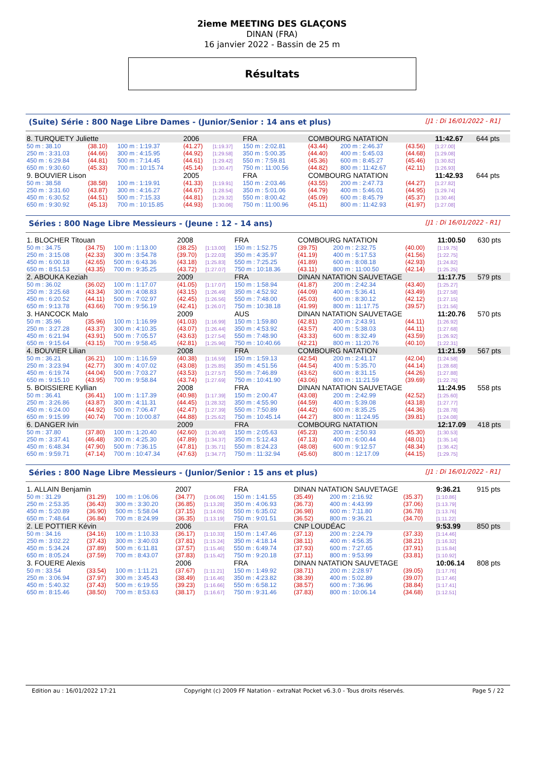2ieme MEETING DES GLAÇONS
DINAN (FRA)
16 janvier 2022 - Bassin de 25 m
Résultats
(Suite) Série : 800 Nage Libre Dames - (Junior/Senior : 14 ans et plus) [J1 : Di 16/01/2022 - R1]
| 8. TURQUETY Juliette | | | 2006 | | FRA | COMBOURG NATATION | | | | 11:42.67 | 644 pts |
| 50 m : 38.10 | (38.10) | 100 m : 1:19.37 | (41.27) | [1:19.37] | 150 m : 2:02.81 | (43.44) | | 200 m : 2:46.37 | (43.56) | [1:27.00] | |
| 250 m : 3:31.03 | (44.66) | 300 m : 4:15.95 | (44.92) | [1:29.58] | 350 m : 5:00.35 | (44.40) | | 400 m : 5:45.03 | (44.68) | [1:29.08] | |
| 450 m : 6:29.84 | (44.81) | 500 m : 7:14.45 | (44.61) | [1:29.42] | 550 m : 7:59.81 | (45.36) | | 600 m : 8:45.27 | (45.46) | [1:30.82] | |
| 650 m : 9:30.60 | (45.33) | 700 m : 10:15.74 | (45.14) | [1:30.47] | 750 m : 11:00.56 | (44.82) | | 800 m : 11:42.67 | (42.11) | [1:26.93] | |
| 9. BOUVIER Lison | | | 2005 | | FRA | COMBOURG NATATION | | | | 11:42.93 | 644 pts |
| 50 m : 38.58 | (38.58) | 100 m : 1:19.91 | (41.33) | [1:19.91] | 150 m : 2:03.46 | (43.55) | | 200 m : 2:47.73 | (44.27) | [1:27.82] | |
| 250 m : 3:31.60 | (43.87) | 300 m : 4:16.27 | (44.67) | [1:28.54] | 350 m : 5:01.06 | (44.79) | | 400 m : 5:46.01 | (44.95) | [1:29.74] | |
| 450 m : 6:30.52 | (44.51) | 500 m : 7:15.33 | (44.81) | [1:29.32] | 550 m : 8:00.42 | (45.09) | | 600 m : 8:45.79 | (45.37) | [1:30.46] | |
| 650 m : 9:30.92 | (45.13) | 700 m : 10:15.85 | (44.93) | [1:30.06] | 750 m : 11:00.96 | (45.11) | | 800 m : 11:42.93 | (41.97) | [1:27.08] | |
Séries : 800 Nage Libre Messieurs - (Jeune : 12 - 14 ans) [J1 : Di 16/01/2022 - R1]
| 1. BLOCHER Titouan | | | 2008 | | FRA | COMBOURG NATATION | | | | 11:00.50 | 630 pts |
| 50 m : 34.75 | (34.75) | 100 m : 1:13.00 | (38.25) | [1:13.00] | 150 m : 1:52.75 | (39.75) | | 200 m : 2:32.75 | (40.00) | [1:19.75] | |
| 250 m : 3:15.08 | (42.33) | 300 m : 3:54.78 | (39.70) | [1:22.03] | 350 m : 4:35.97 | (41.19) | | 400 m : 5:17.53 | (41.56) | [1:22.75] | |
| 450 m : 6:00.18 | (42.65) | 500 m : 6:43.36 | (43.18) | [1:25.83] | 550 m : 7:25.25 | (41.89) | | 600 m : 8:08.18 | (42.93) | [1:24.82] | |
| 650 m : 8:51.53 | (43.35) | 700 m : 9:35.25 | (43.72) | [1:27.07] | 750 m : 10:18.36 | (43.11) | | 800 m : 11:00.50 | (42.14) | [1:25.25] | |
| 2. ABOUKA Keziah | | | 2009 | | FRA | DINAN NATATION SAUVETAGE | | | | 11:17.75 | 579 pts |
| 50 m : 36.02 | (36.02) | 100 m : 1:17.07 | (41.05) | [1:17.07] | 150 m : 1:58.94 | (41.87) | | 200 m : 2:42.34 | (43.40) | [1:25.27] | |
| 250 m : 3:25.68 | (43.34) | 300 m : 4:08.83 | (43.15) | [1:26.49] | 350 m : 4:52.92 | (44.09) | | 400 m : 5:36.41 | (43.49) | [1:27.58] | |
| 450 m : 6:20.52 | (44.11) | 500 m : 7:02.97 | (42.45) | [1:26.56] | 550 m : 7:48.00 | (45.03) | | 600 m : 8:30.12 | (42.12) | [1:27.15] | |
| 650 m : 9:13.78 | (43.66) | 700 m : 9:56.19 | (42.41) | [1:26.07] | 750 m : 10:38.18 | (41.99) | | 800 m : 11:17.75 | (39.57) | [1:21.56] | |
| 3. HANCOCK Malo | | | 2009 | | AUS | DINAN NATATION SAUVETAGE | | | | 11:20.76 | 570 pts |
| 50 m : 35.96 | (35.96) | 100 m : 1:16.99 | (41.03) | [1:16.99] | 150 m : 1:59.80 | (42.81) | | 200 m : 2:43.91 | (44.11) | [1:26.92] | |
| 250 m : 3:27.28 | (43.37) | 300 m : 4:10.35 | (43.07) | [1:26.44] | 350 m : 4:53.92 | (43.57) | | 400 m : 5:38.03 | (44.11) | [1:27.68] | |
| 450 m : 6:21.94 | (43.91) | 500 m : 7:05.57 | (43.63) | [1:27.54] | 550 m : 7:48.90 | (43.33) | | 600 m : 8:32.49 | (43.59) | [1:26.92] | |
| 650 m : 9:15.64 | (43.15) | 700 m : 9:58.45 | (42.81) | [1:25.96] | 750 m : 10:40.66 | (42.21) | | 800 m : 11:20.76 | (40.10) | [1:22.31] | |
| 4. BOUVIER Lilian | | | 2008 | | FRA | COMBOURG NATATION | | | | 11:21.59 | 567 pts |
| 50 m : 36.21 | (36.21) | 100 m : 1:16.59 | (40.38) | [1:16.59] | 150 m : 1:59.13 | (42.54) | | 200 m : 2:41.17 | (42.04) | [1:24.58] | |
| 250 m : 3:23.94 | (42.77) | 300 m : 4:07.02 | (43.08) | [1:25.85] | 350 m : 4:51.56 | (44.54) | | 400 m : 5:35.70 | (44.14) | [1:28.68] | |
| 450 m : 6:19.74 | (44.04) | 500 m : 7:03.27 | (43.53) | [1:27.57] | 550 m : 7:46.89 | (43.62) | | 600 m : 8:31.15 | (44.26) | [1:27.88] | |
| 650 m : 9:15.10 | (43.95) | 700 m : 9:58.84 | (43.74) | [1:27.69] | 750 m : 10:41.90 | (43.06) | | 800 m : 11:21.59 | (39.69) | [1:22.75] | |
| 5. BOISSIERE Kyllian | | | 2008 | | FRA | DINAN NATATION SAUVETAGE | | | | 11:24.95 | 558 pts |
| 50 m : 36.41 | (36.41) | 100 m : 1:17.39 | (40.98) | [1:17.39] | 150 m : 2:00.47 | (43.08) | | 200 m : 2:42.99 | (42.52) | [1:25.60] | |
| 250 m : 3:26.86 | (43.87) | 300 m : 4:11.31 | (44.45) | [1:28.32] | 350 m : 4:55.90 | (44.59) | | 400 m : 5:39.08 | (43.18) | [1:27.77] | |
| 450 m : 6:24.00 | (44.92) | 500 m : 7:06.47 | (42.47) | [1:27.39] | 550 m : 7:50.89 | (44.42) | | 600 m : 8:35.25 | (44.36) | [1:28.78] | |
| 650 m : 9:15.99 | (40.74) | 700 m : 10:00.87 | (44.88) | [1:25.62] | 750 m : 10:45.14 | (44.27) | | 800 m : 11:24.95 | (39.81) | [1:24.08] | |
| 6. DANGER Ivin | | | 2009 | | FRA | COMBOURG NATATION | | | | 12:17.09 | 418 pts |
| 50 m : 37.80 | (37.80) | 100 m : 1:20.40 | (42.60) | [1:20.40] | 150 m : 2:05.63 | (45.23) | | 200 m : 2:50.93 | (45.30) | [1:30.53] | |
| 250 m : 3:37.41 | (46.48) | 300 m : 4:25.30 | (47.89) | [1:34.37] | 350 m : 5:12.43 | (47.13) | | 400 m : 6:00.44 | (48.01) | [1:35.14] | |
| 450 m : 6:48.34 | (47.90) | 500 m : 7:36.15 | (47.81) | [1:35.71] | 550 m : 8:24.23 | (48.08) | | 600 m : 9:12.57 | (48.34) | [1:36.42] | |
| 650 m : 9:59.71 | (47.14) | 700 m : 10:47.34 | (47.63) | [1:34.77] | 750 m : 11:32.94 | (45.60) | | 800 m : 12:17.09 | (44.15) | [1:29.75] | |
Séries : 800 Nage Libre Messieurs - (Junior/Senior : 15 ans et plus) [J1 : Di 16/01/2022 - R1]
| 1. ALLAIN Benjamin | | | 2007 | | FRA | DINAN NATATION SAUVETAGE | | | | 9:36.21 | 915 pts |
| 50 m : 31.29 | (31.29) | 100 m : 1:06.06 | (34.77) | [1:06.06] | 150 m : 1:41.55 | (35.49) | | 200 m : 2:16.92 | (35.37) | [1:10.86] | |
| 250 m : 2:53.35 | (36.43) | 300 m : 3:30.20 | (36.85) | [1:13.28] | 350 m : 4:06.93 | (36.73) | | 400 m : 4:43.99 | (37.06) | [1:13.79] | |
| 450 m : 5:20.89 | (36.90) | 500 m : 5:58.04 | (37.15) | [1:14.05] | 550 m : 6:35.02 | (36.98) | | 600 m : 7:11.80 | (36.78) | [1:13.76] | |
| 650 m : 7:48.64 | (36.84) | 700 m : 8:24.99 | (36.35) | [1:13.19] | 750 m : 9:01.51 | (36.52) | | 800 m : 9:36.21 | (34.70) | [1:11.22] | |
| 2. LE POTTIER Kévin | | | 2006 | | FRA | CNP LOUDÉAC | | | | 9:53.99 | 850 pts |
| 50 m : 34.16 | (34.16) | 100 m : 1:10.33 | (36.17) | [1:10.33] | 150 m : 1:47.46 | (37.13) | | 200 m : 2:24.79 | (37.33) | [1:14.46] | |
| 250 m : 3:02.22 | (37.43) | 300 m : 3:40.03 | (37.81) | [1:15.24] | 350 m : 4:18.14 | (38.11) | | 400 m : 4:56.35 | (38.21) | [1:16.32] | |
| 450 m : 5:34.24 | (37.89) | 500 m : 6:11.81 | (37.57) | [1:15.46] | 550 m : 6:49.74 | (37.93) | | 600 m : 7:27.65 | (37.91) | [1:15.84] | |
| 650 m : 8:05.24 | (37.59) | 700 m : 8:43.07 | (37.83) | [1:15.42] | 750 m : 9:20.18 | (37.11) | | 800 m : 9:53.99 | (33.81) | [1:10.92] | |
| 3. FOUERE Alexis | | | 2006 | | FRA | DINAN NATATION SAUVETAGE | | | | 10:06.14 | 808 pts |
| 50 m : 33.54 | (33.54) | 100 m : 1:11.21 | (37.67) | [1:11.21] | 150 m : 1:49.92 | (38.71) | | 200 m : 2:28.97 | (39.05) | [1:17.76] | |
| 250 m : 3:06.94 | (37.97) | 300 m : 3:45.43 | (38.49) | [1:16.46] | 350 m : 4:23.82 | (38.39) | | 400 m : 5:02.89 | (39.07) | [1:17.46] | |
| 450 m : 5:40.32 | (37.43) | 500 m : 6:19.55 | (39.23) | [1:16.66] | 550 m : 6:58.12 | (38.57) | | 600 m : 7:36.96 | (38.84) | [1:17.41] | |
| 650 m : 8:15.46 | (38.50) | 700 m : 8:53.63 | (38.17) | [1:16.67] | 750 m : 9:31.46 | (37.83) | | 800 m : 10:06.14 | (34.68) | [1:12.51] | |
Edition au : 16/01/2022 17:21 Copyright (c) 2009 FF Natation - extraNat Pocket v6.3.0 - Tous droits réservés. Page 5 / 22